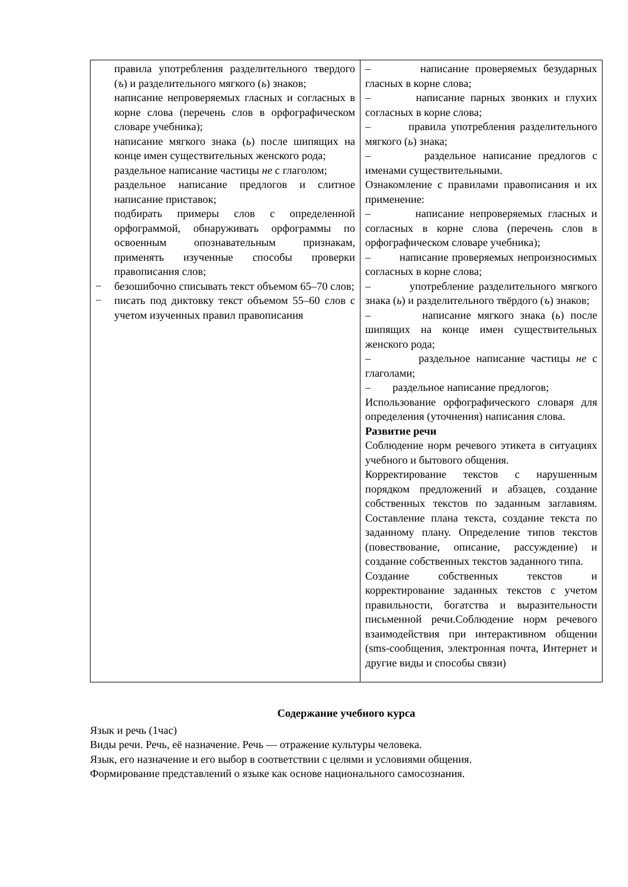| правила употребления разделительного твердого ( ъ ) и разделительного мягкого ( ь ) знаков; написание непроверяемых гласных и согласных в корне слова (перечень слов в орфографическом словаре учебника); написание мягкого знака ( ь ) после шипящих на конце имен существительных женского рода; раздельное написание частицы не с глаголом; раздельное написание предлогов и слитное написание приставок; подбирать примеры слов с определенной орфограммой, обнаруживать орфограммы по освоенным опознавательным признакам, применять изученные способы проверки правописания слов; − безошибочно списывать текст объемом 65–70 слов; − писать под диктовку текст объемом 55–60 слов с учетом изученных правил правописания | – написание проверяемых безударных гласных в корне слова; – написание парных звонких и глухих согласных в корне слова; – правила употребления разделительного мягкого ( ь ) знака; – раздельное написание предлогов с именами существительными. Ознакомление с правилами правописания и их применение: – написание непроверяемых гласных и согласных в корне слова (перечень слов в орфографическом словаре учебника); – написание проверяемых непроизносимых согласных в корне слова; – употребление разделительного мягкого знака ( ь ) и разделительного твёрдого ( ъ ) знаков; – написание мягкого знака ( ь ) после шипящих на конце имен существительных женского рода; – раздельное написание частицы не с глаголами; – раздельное написание предлогов; Использование орфографического словаря для определения (уточнения) написания слова. Развитие речи Соблюдение норм речевого этикета в ситуациях учебного и бытового общения. Корректирование текстов с нарушенным порядком предложений и абзацев, создание собственных текстов по заданным заглавиям. Составление плана текста, создание текста по заданному плану. Определение типов текстов (повествование, описание, рассуждение) и создание собственных текстов заданного типа. Создание собственных текстов и корректирование заданных текстов с учетом правильности, богатства и выразительности письменной речи.Соблюдение норм речевого взаимодействия при интерактивном общении (sms-сообщения, электронная почта, Интернет и другие виды и способы связи) |
Содержание учебного курса
Язык и речь (1час)
Виды речи. Речь, её назначение. Речь — отражение культуры человека.
Язык, его назначение и его выбор в соответствии с целями и условиями общения.
Формирование представлений о языке как основе национального самосознания.